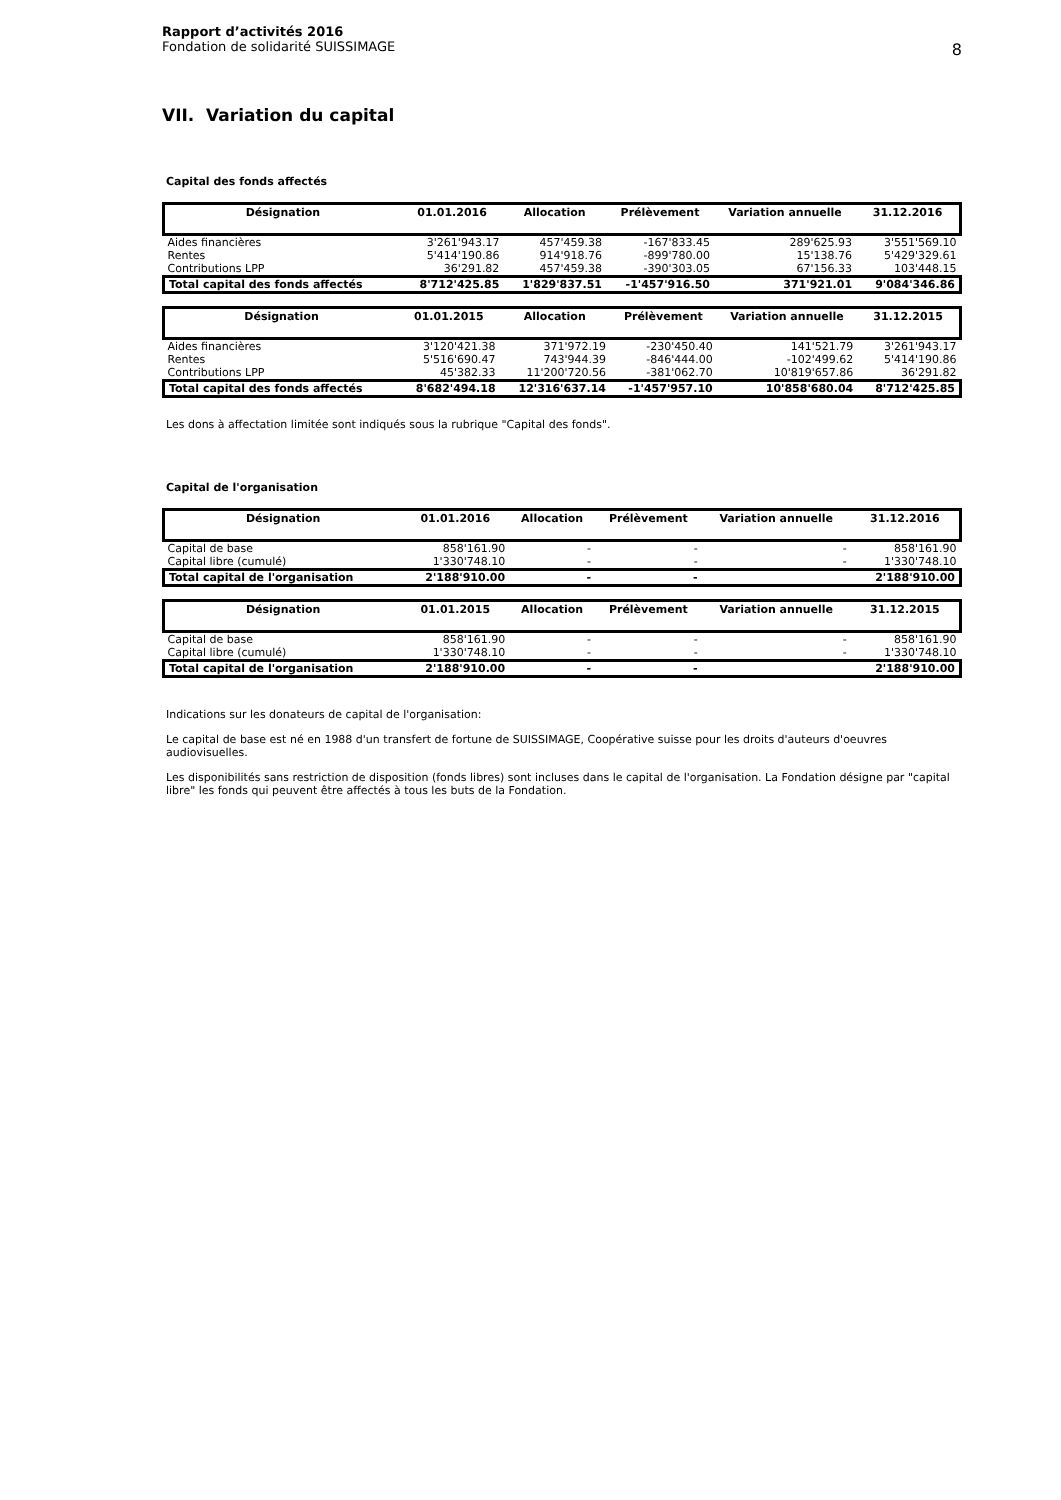Rapport d’activités 2016
Fondation de solidarité SUISSIMAGE
8
VII. Variation du capital
Capital des fonds affectés
| Désignation | 01.01.2016 | Allocation | Prélèvement | Variation annuelle | 31.12.2016 |
| --- | --- | --- | --- | --- | --- |
| Aides financières | 3'261'943.17 | 457'459.38 | -167'833.45 | 289'625.93 | 3'551'569.10 |
| Rentes | 5'414'190.86 | 914'918.76 | -899'780.00 | 15'138.76 | 5'429'329.61 |
| Contributions LPP | 36'291.82 | 457'459.38 | -390'303.05 | 67'156.33 | 103'448.15 |
| Total capital des fonds affectés | 8'712'425.85 | 1'829'837.51 | -1'457'916.50 | 371'921.01 | 9'084'346.86 |
| Désignation | 01.01.2015 | Allocation | Prélèvement | Variation annuelle | 31.12.2015 |
| --- | --- | --- | --- | --- | --- |
| Aides financières | 3'120'421.38 | 371'972.19 | -230'450.40 | 141'521.79 | 3'261'943.17 |
| Rentes | 5'516'690.47 | 743'944.39 | -846'444.00 | -102'499.62 | 5'414'190.86 |
| Contributions LPP | 45'382.33 | 11'200'720.56 | -381'062.70 | 10'819'657.86 | 36'291.82 |
| Total capital des fonds affectés | 8'682'494.18 | 12'316'637.14 | -1'457'957.10 | 10'858'680.04 | 8'712'425.85 |
Les dons à affectation limitée sont indiqués sous la rubrique "Capital des fonds".
Capital de l'organisation
| Désignation | 01.01.2016 | Allocation | Prélèvement | Variation annuelle | 31.12.2016 |
| --- | --- | --- | --- | --- | --- |
| Capital de base | 858'161.90 | - | - | - | 858'161.90 |
| Capital libre (cumulé) | 1'330'748.10 | - | - | - | 1'330'748.10 |
| Total capital de l'organisation | 2'188'910.00 | - | - | | 2'188'910.00 |
| Désignation | 01.01.2015 | Allocation | Prélèvement | Variation annuelle | 31.12.2015 |
| --- | --- | --- | --- | --- | --- |
| Capital de base | 858'161.90 | - | - | - | 858'161.90 |
| Capital libre (cumulé) | 1'330'748.10 | - | - | - | 1'330'748.10 |
| Total capital de l'organisation | 2'188'910.00 | - | - | | 2'188'910.00 |
Indications sur les donateurs de capital de l'organisation:
Le capital de base est né en 1988 d'un transfert de fortune de SUISSIMAGE, Coopérative suisse pour les droits d'auteurs d'oeuvres audiovisuelles.
Les disponibilités sans restriction de disposition (fonds libres) sont incluses dans le capital de l'organisation. La Fondation désigne par "capital libre" les fonds qui peuvent être affectés à tous les buts de la Fondation.